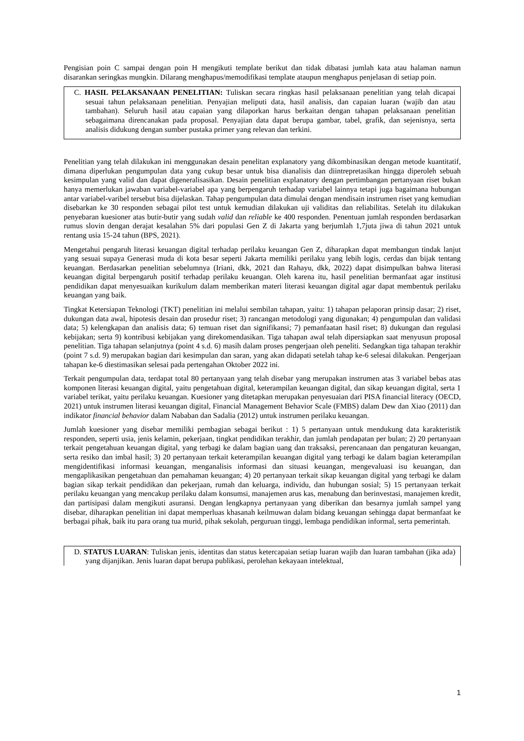Pengisian poin C sampai dengan poin H mengikuti template berikut dan tidak dibatasi jumlah kata atau halaman namun disarankan seringkas mungkin. Dilarang menghapus/memodifikasi template ataupun menghapus penjelasan di setiap poin.
C. HASIL PELAKSANAAN PENELITIAN: Tuliskan secara ringkas hasil pelaksanaan penelitian yang telah dicapai sesuai tahun pelaksanaan penelitian. Penyajian meliputi data, hasil analisis, dan capaian luaran (wajib dan atau tambahan). Seluruh hasil atau capaian yang dilaporkan harus berkaitan dengan tahapan pelaksanaan penelitian sebagaimana direncanakan pada proposal. Penyajian data dapat berupa gambar, tabel, grafik, dan sejenisnya, serta analisis didukung dengan sumber pustaka primer yang relevan dan terkini.
Penelitian yang telah dilakukan ini menggunakan desain penelitan explanatory yang dikombinasikan dengan metode kuantitatif, dimana diperlukan pengumpulan data yang cukup besar untuk bisa dianalisis dan diintrepretasikan hingga diperoleh sebuah kesimpulan yang valid dan dapat digeneralisasikan. Desain penelitian explanatory dengan pertimbangan pertanyaan riset bukan hanya memerlukan jawaban variabel-variabel apa yang berpengaruh terhadap variabel lainnya tetapi juga bagaimana hubungan antar variabel-varibel tersebut bisa dijelaskan. Tahap pengumpulan data dimulai dengan mendisain instrumen riset yang kemudian disebarkan ke 30 responden sebagai pilot test untuk kemudian dilakukan uji validitas dan reliabilitas. Setelah itu dilakukan penyebaran kuesioner atas butir-butir yang sudah valid dan reliable ke 400 responden. Penentuan jumlah responden berdasarkan rumus slovin dengan derajat kesalahan 5% dari populasi Gen Z di Jakarta yang berjumlah 1,7juta jiwa di tahun 2021 untuk rentang usia 15-24 tahun (BPS, 2021).
Mengetahui pengaruh literasi keuangan digital terhadap perilaku keuangan Gen Z, diharapkan dapat membangun tindak lanjut yang sesuai supaya Generasi muda di kota besar seperti Jakarta memiliki perilaku yang lebih logis, cerdas dan bijak tentang keuangan. Berdasarkan penelitian sebelumnya (Iriani, dkk, 2021 dan Rahayu, dkk, 2022) dapat disimpulkan bahwa literasi keuangan digital berpengaruh positif terhadap perilaku keuangan. Oleh karena itu, hasil penelitian bermanfaat agar institusi pendidikan dapat menyesuaikan kurikulum dalam memberikan materi literasi keuangan digital agar dapat membentuk perilaku keuangan yang baik.
Tingkat Ketersiapan Teknologi (TKT) penelitian ini melalui sembilan tahapan, yaitu: 1) tahapan pelaporan prinsip dasar; 2) riset, dukungan data awal, hipotesis desain dan prosedur riset; 3) rancangan metodologi yang digunakan; 4) pengumpulan dan validasi data; 5) kelengkapan dan analisis data; 6) temuan riset dan signifikansi; 7) pemanfaatan hasil riset; 8) dukungan dan regulasi kebijakan; serta 9) kontribusi kebijakan yang direkomendasikan. Tiga tahapan awal telah dipersiapkan saat menyusun proposal penelitian. Tiga tahapan selanjutnya (point 4 s.d. 6) masih dalam proses pengerjaan oleh peneliti. Sedangkan tiga tahapan terakhir (point 7 s.d. 9) merupakan bagian dari kesimpulan dan saran, yang akan didapati setelah tahap ke-6 selesai dilakukan. Pengerjaan tahapan ke-6 diestimasikan selesai pada pertengahan Oktober 2022 ini.
Terkait pengumpulan data, terdapat total 80 pertanyaan yang telah disebar yang merupakan instrumen atas 3 variabel bebas atas komponen literasi keuangan digital, yaitu pengetahuan digital, keterampilan keuangan digital, dan sikap keuangan digital, serta 1 variabel terikat, yaitu perilaku keuangan. Kuesioner yang ditetapkan merupakan penyesuaian dari PISA financial literacy (OECD, 2021) untuk instrumen literasi keuangan digital, Financial Management Behavior Scale (FMBS) dalam Dew dan Xiao (2011) dan indikator financial behavior dalam Nababan dan Sadalia (2012) untuk instrumen perilaku keuangan.
Jumlah kuesioner yang disebar memiliki pembagian sebagai berikut : 1) 5 pertanyaan untuk mendukung data karakteristik responden, seperti usia, jenis kelamin, pekerjaan, tingkat pendidikan terakhir, dan jumlah pendapatan per bulan; 2) 20 pertanyaan terkait pengetahuan keuangan digital, yang terbagi ke dalam bagian uang dan traksaksi, perencanaan dan pengaturan keuangan, serta resiko dan imbal hasil; 3) 20 pertanyaan terkait keterampilan keuangan digital yang terbagi ke dalam bagian keterampilan mengidentifikasi informasi keuangan, menganalisis informasi dan situasi keuangan, mengevaluasi isu keuangan, dan mengaplikasikan pengetahuan dan pemahaman keuangan; 4) 20 pertanyaan terkait sikap keuangan digital yang terbagi ke dalam bagian sikap terkait pendidikan dan pekerjaan, rumah dan keluarga, individu, dan hubungan sosial; 5) 15 pertanyaan terkait perilaku keuangan yang mencakup perilaku dalam konsumsi, manajemen arus kas, menabung dan berinvestasi, manajemen kredit, dan partisipasi dalam mengikuti asuransi. Dengan lengkapnya pertanyaan yang diberikan dan besarnya jumlah sampel yang disebar, diharapkan penelitian ini dapat memperluas khasanah keilmuwan dalam bidang keuangan sehingga dapat bermanfaat ke berbagai pihak, baik itu para orang tua murid, pihak sekolah, perguruan tinggi, lembaga pendidikan informal, serta pemerintah.
D. STATUS LUARAN: Tuliskan jenis, identitas dan status ketercapaian setiap luaran wajib dan luaran tambahan (jika ada) yang dijanjikan. Jenis luaran dapat berupa publikasi, perolehan kekayaan intelektual,
1